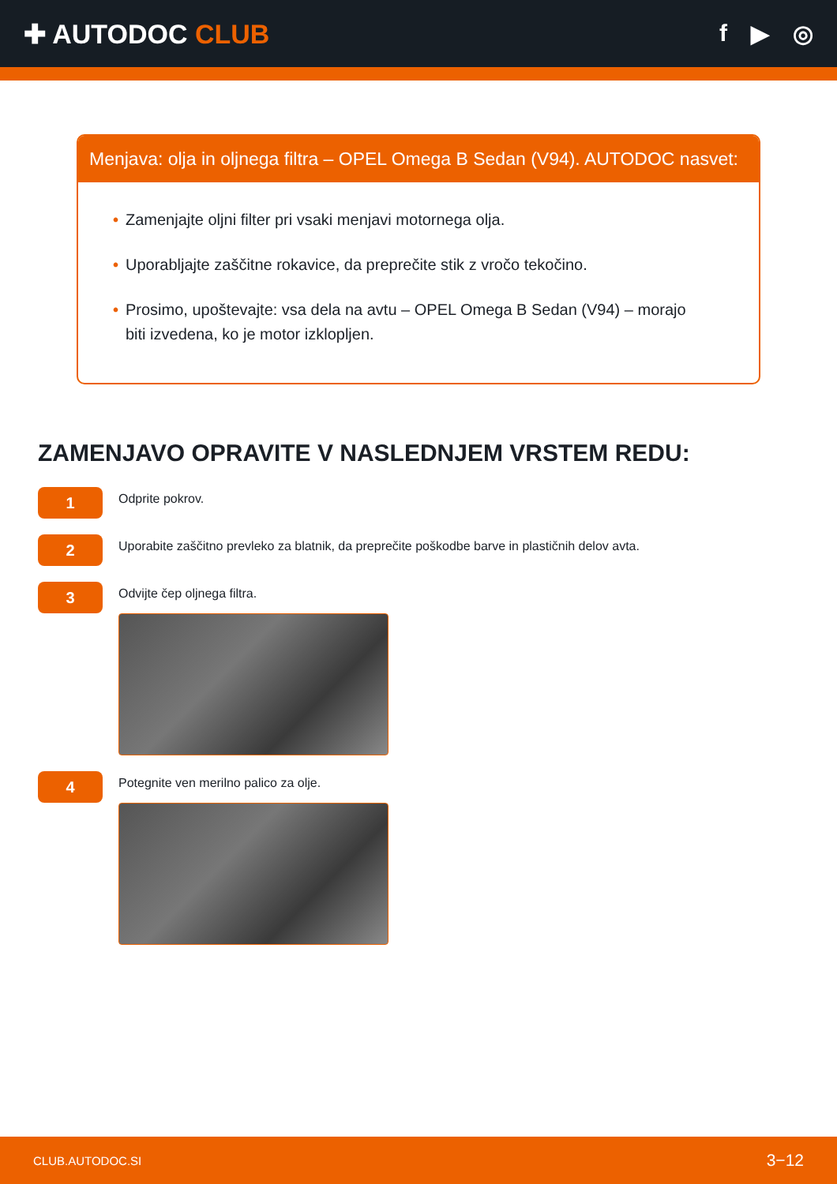✚ AUTODOC CLUB f ▶ ◎
Menjava: olja in oljnega filtra – OPEL Omega B Sedan (V94). AUTODOC nasvet:
• Zamenjajte oljni filter pri vsaki menjavi motornega olja.
• Uporabljajte zaščitne rokavice, da preprečite stik z vročo tekočino.
• Prosimo, upoštevajte: vsa dela na avtu – OPEL Omega B Sedan (V94) – morajo biti izvedena, ko je motor izklopljen.
ZAMENJAVO OPRAVITE V NASLEDNJEM VRSTEM REDU:
1
Odprite pokrov.
2
Uporabite zaščitno prevleko za blatnik, da preprečite poškodbe barve in plastičnih delov avta.
3
Odvijte čep oljnega filtra.
4
Potegnite ven merilno palico za olje.
CLUB.AUTODOC.SI 3−12